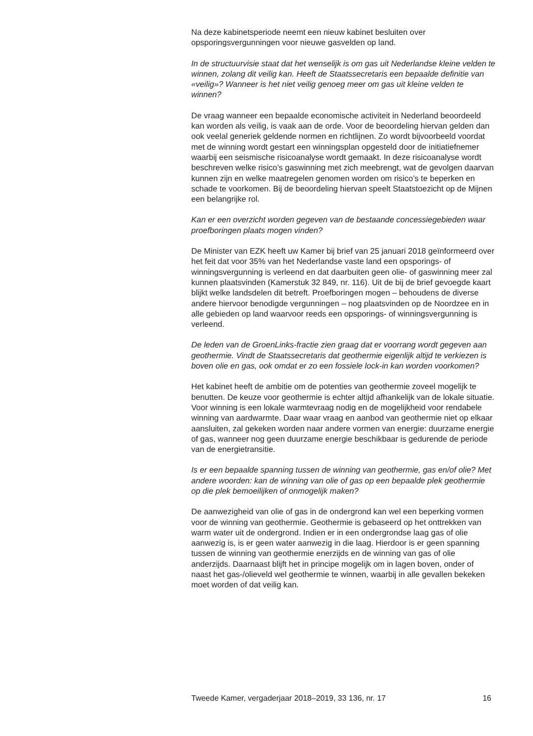Na deze kabinetsperiode neemt een nieuw kabinet besluiten over opsporingsvergunningen voor nieuwe gasvelden op land.
In de structuurvisie staat dat het wenselijk is om gas uit Nederlandse kleine velden te winnen, zolang dit veilig kan. Heeft de Staatssecretaris een bepaalde definitie van «veilig»? Wanneer is het niet veilig genoeg meer om gas uit kleine velden te winnen?
De vraag wanneer een bepaalde economische activiteit in Nederland beoordeeld kan worden als veilig, is vaak aan de orde. Voor de beoordeling hiervan gelden dan ook veelal generiek geldende normen en richtlijnen. Zo wordt bijvoorbeeld voordat met de winning wordt gestart een winningsplan opgesteld door de initiatiefnemer waarbij een seismische risicoanalyse wordt gemaakt. In deze risicoanalyse wordt beschreven welke risico’s gaswinning met zich meebrengt, wat de gevolgen daarvan kunnen zijn en welke maatregelen genomen worden om risico’s te beperken en schade te voorkomen. Bij de beoordeling hiervan speelt Staatstoezicht op de Mijnen een belangrijke rol.
Kan er een overzicht worden gegeven van de bestaande concessiegebieden waar proefboringen plaats mogen vinden?
De Minister van EZK heeft uw Kamer bij brief van 25 januari 2018 geïnformeerd over het feit dat voor 35% van het Nederlandse vaste land een opsporings- of winningsvergunning is verleend en dat daarbuiten geen olie- of gaswinning meer zal kunnen plaatsvinden (Kamerstuk 32 849, nr. 116). Uit de bij de brief gevoegde kaart blijkt welke landsdelen dit betreft. Proefboringen mogen – behoudens de diverse andere hiervoor benodigde vergunningen – nog plaatsvinden op de Noordzee en in alle gebieden op land waarvoor reeds een opsporings- of winningsvergunning is verleend.
De leden van de GroenLinks-fractie zien graag dat er voorrang wordt gegeven aan geothermie. Vindt de Staatssecretaris dat geothermie eigenlijk altijd te verkiezen is boven olie en gas, ook omdat er zo een fossiele lock-in kan worden voorkomen?
Het kabinet heeft de ambitie om de potenties van geothermie zoveel mogelijk te benutten. De keuze voor geothermie is echter altijd afhankelijk van de lokale situatie. Voor winning is een lokale warmtevraag nodig en de mogelijkheid voor rendabele winning van aardwarmte. Daar waar vraag en aanbod van geothermie niet op elkaar aansluiten, zal gekeken worden naar andere vormen van energie: duurzame energie of gas, wanneer nog geen duurzame energie beschikbaar is gedurende de periode van de energietransitie.
Is er een bepaalde spanning tussen de winning van geothermie, gas en/of olie? Met andere woorden: kan de winning van olie of gas op een bepaalde plek geothermie op die plek bemoeilijken of onmogelijk maken?
De aanwezigheid van olie of gas in de ondergrond kan wel een beperking vormen voor de winning van geothermie. Geothermie is gebaseerd op het onttrekken van warm water uit de ondergrond. Indien er in een ondergrondse laag gas of olie aanwezig is, is er geen water aanwezig in die laag. Hierdoor is er geen spanning tussen de winning van geothermie enerzijds en de winning van gas of olie anderzijds. Daarnaast blijft het in principe mogelijk om in lagen boven, onder of naast het gas-/olieveld wel geothermie te winnen, waarbij in alle gevallen bekeken moet worden of dat veilig kan.
Tweede Kamer, vergaderjaar 2018–2019, 33 136, nr. 17 16